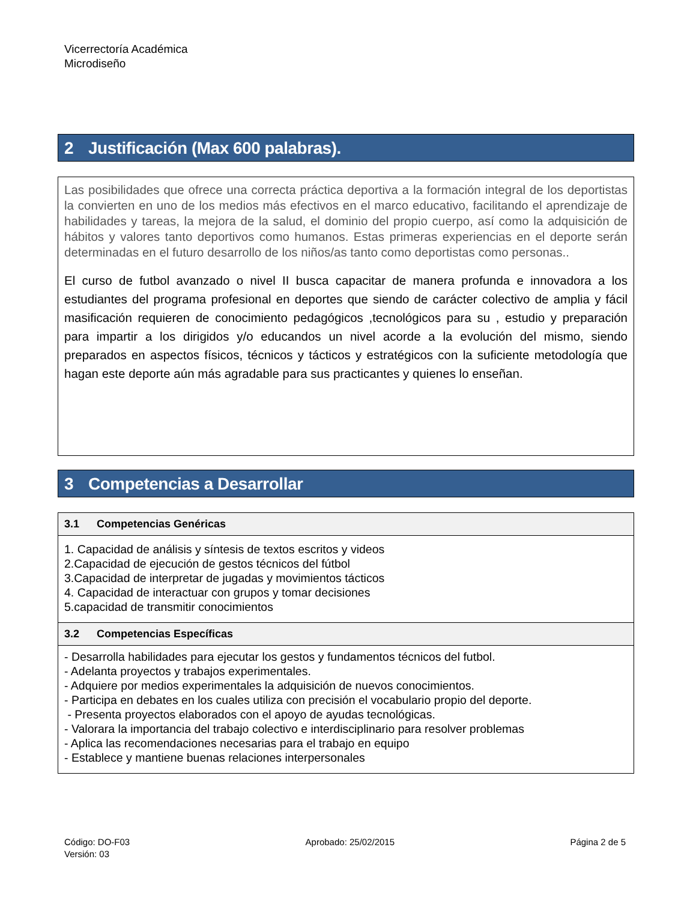Vicerrectoría Académica
Microdiseño
2 Justificación (Max 600 palabras).
Las posibilidades que ofrece una correcta práctica deportiva a la formación integral de los deportistas la convierten en uno de los medios más efectivos en el marco educativo, facilitando el aprendizaje de habilidades y tareas, la mejora de la salud, el dominio del propio cuerpo, así como la adquisición de hábitos y valores tanto deportivos como humanos. Estas primeras experiencias en el deporte serán determinadas en el futuro desarrollo de los niños/as tanto como deportistas como personas..
El curso de futbol avanzado o nivel II busca capacitar de manera profunda e innovadora a los estudiantes del programa profesional en deportes que siendo de carácter colectivo de amplia y fácil masificación requieren de conocimiento pedagógicos ,tecnológicos para su , estudio y preparación para impartir a los dirigidos y/o educandos un nivel acorde a la evolución del mismo, siendo preparados en aspectos físicos, técnicos y tácticos y estratégicos con la suficiente metodología que hagan este deporte aún más agradable para sus practicantes y quienes lo enseñan.
3 Competencias a Desarrollar
3.1 Competencias Genéricas
1. Capacidad de análisis y síntesis de textos escritos y videos
2.Capacidad de ejecución de gestos técnicos del fútbol
3.Capacidad de interpretar de jugadas y movimientos tácticos
4. Capacidad de interactuar con grupos y tomar decisiones
5.capacidad de transmitir conocimientos
3.2 Competencias Específicas
- Desarrolla habilidades para ejecutar los gestos y fundamentos técnicos del futbol.
- Adelanta proyectos y trabajos experimentales.
- Adquiere por medios experimentales la adquisición de nuevos conocimientos.
- Participa en debates en los cuales utiliza con precisión el vocabulario propio del deporte.
- Presenta proyectos elaborados con el apoyo de ayudas tecnológicas.
- Valorara la importancia del trabajo colectivo e interdisciplinario para resolver problemas
- Aplica las recomendaciones necesarias para el trabajo en equipo
- Establece y mantiene buenas relaciones interpersonales
Código: DO-F03
Versión: 03
Aprobado: 25/02/2015 Página 2 de 5